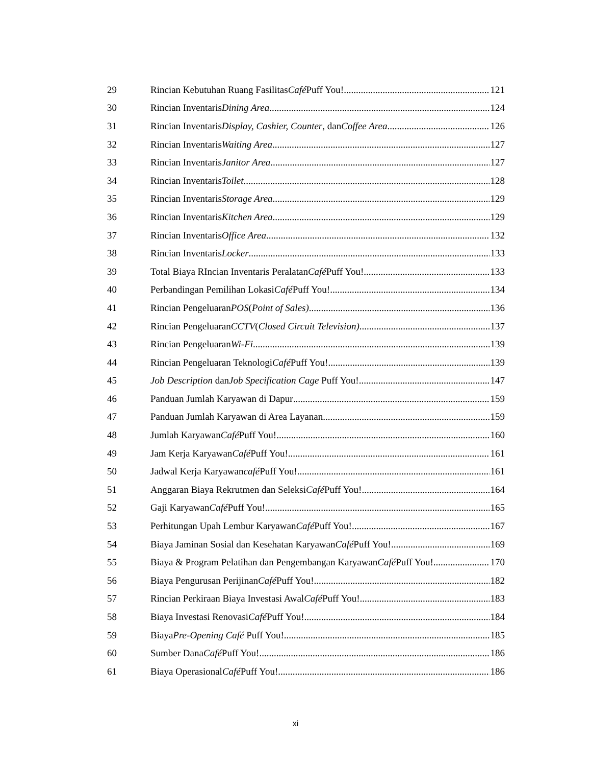29 Rincian Kebutuhan Ruang Fasilitas Café Puff You! 121
30 Rincian Inventaris Dining Area 124
31 Rincian Inventaris Display, Cashier, Counter , dan Coffee Area 126
32 Rincian Inventaris Waiting Area 127
33 Rincian Inventaris Janitor Area 127
34 Rincian Inventaris Toilet 128
35 Rincian Inventaris Storage Area 129
36 Rincian Inventaris Kitchen Area 129
37 Rincian Inventaris Office Area 132
38 Rincian Inventaris Locker 133
39 Total Biaya RIncian Inventaris Peralatan Café Puff You! 133
40 Perbandingan Pemilihan Lokasi Café Puff You! 134
41 Rincian Pengeluaran POS (Point of Sales) 136
42 Rincian Pengeluaran CCTV (Closed Circuit Television) 137
43 Rincian Pengeluaran Wi-Fi 139
44 Rincian Pengeluaran Teknologi Café Puff You! 139
45 Job Description dan Job Specification Cage Puff You! 147
46 Panduan Jumlah Karyawan di Dapur 159
47 Panduan Jumlah Karyawan di Area Layanan 159
48 Jumlah Karyawan Café Puff You! 160
49 Jam Kerja Karyawan Café Puff You! 161
50 Jadwal Kerja Karyawan café Puff You! 161
51 Anggaran Biaya Rekrutmen dan Seleksi Café Puff You! 164
52 Gaji Karyawan Café Puff You! 165
53 Perhitungan Upah Lembur Karyawan Café Puff You! 167
54 Biaya Jaminan Sosial dan Kesehatan Karyawan Café Puff You! 169
55 Biaya & Program Pelatihan dan Pengembangan Karyawan Café Puff You! 170
56 Biaya Pengurusan Perijinan Café Puff You! 182
57 Rincian Perkiraan Biaya Investasi Awal Café Puff You! 183
58 Biaya Investasi Renovasi Café Puff You! 184
59 Biaya Pre-Opening Café Puff You! 185
60 Sumber Dana Café Puff You! 186
61 Biaya Operasional Café Puff You! 186
xi